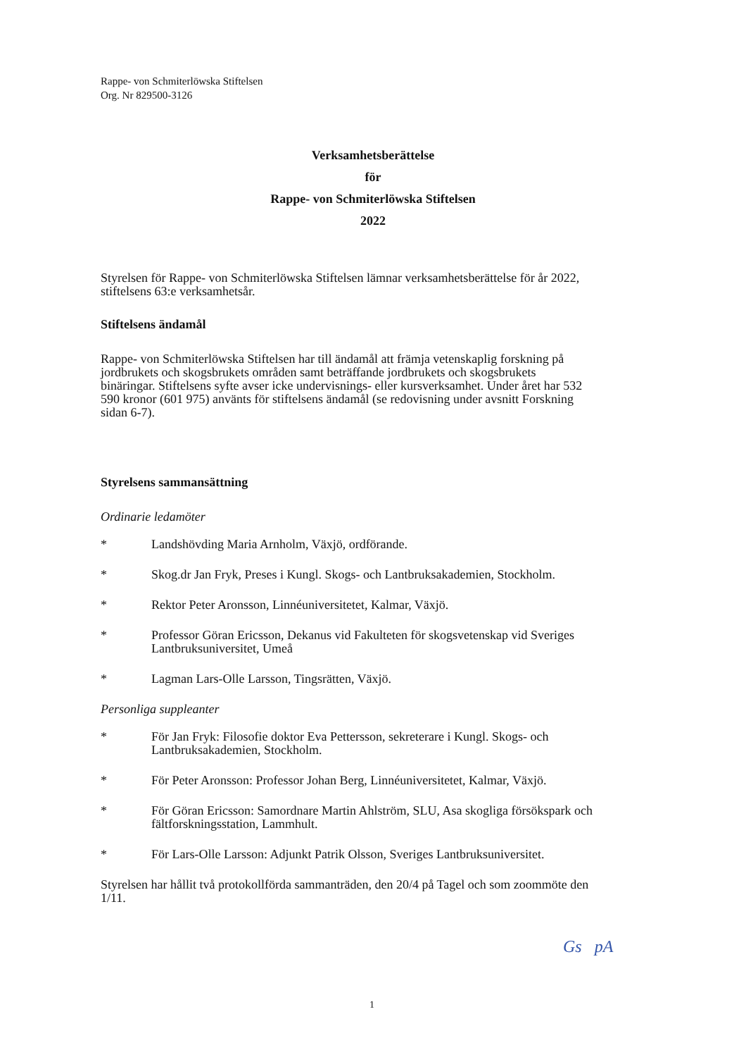Rappe- von Schmiterlöwska Stiftelsen
Org. Nr 829500-3126
Verksamhetsberättelse
för
Rappe- von Schmiterlöwska Stiftelsen
2022
Styrelsen för Rappe- von Schmiterlöwska Stiftelsen lämnar verksamhetsberättelse för år 2022, stiftelsens 63:e verksamhetsår.
Stiftelsens ändamål
Rappe- von Schmiterlöwska Stiftelsen har till ändamål att främja vetenskaplig forskning på jordbrukets och skogsbrukets områden samt beträffande jordbrukets och skogsbrukets binäringar. Stiftelsens syfte avser icke undervisnings- eller kursverksamhet. Under året har 532 590 kronor (601 975) använts för stiftelsens ändamål (se redovisning under avsnitt Forskning sidan 6-7).
Styrelsens sammansättning
Ordinarie ledamöter
* Landshövding Maria Arnholm, Växjö, ordförande.
* Skog.dr Jan Fryk, Preses i Kungl. Skogs- och Lantbruksakademien, Stockholm.
* Rektor Peter Aronsson, Linnéuniversitetet, Kalmar, Växjö.
* Professor Göran Ericsson, Dekanus vid Fakulteten för skogsvetenskap vid Sveriges Lantbruksuniversitet, Umeå
* Lagman Lars-Olle Larsson, Tingsrätten, Växjö.
Personliga suppleanter
* För Jan Fryk: Filosofie doktor Eva Pettersson, sekreterare i Kungl. Skogs- och Lantbruksakademien, Stockholm.
* För Peter Aronsson: Professor Johan Berg, Linnéuniversitetet, Kalmar, Växjö.
* För Göran Ericsson: Samordnare Martin Ahlström, SLU, Asa skogliga försökspark och fältforskningsstation, Lammhult.
* För Lars-Olle Larsson: Adjunkt Patrik Olsson, Sveriges Lantbruksuniversitet.
Styrelsen har hållit två protokollförda sammanträden, den 20/4 på Tagel och som zoommöte den 1/11.
Gs pA
1